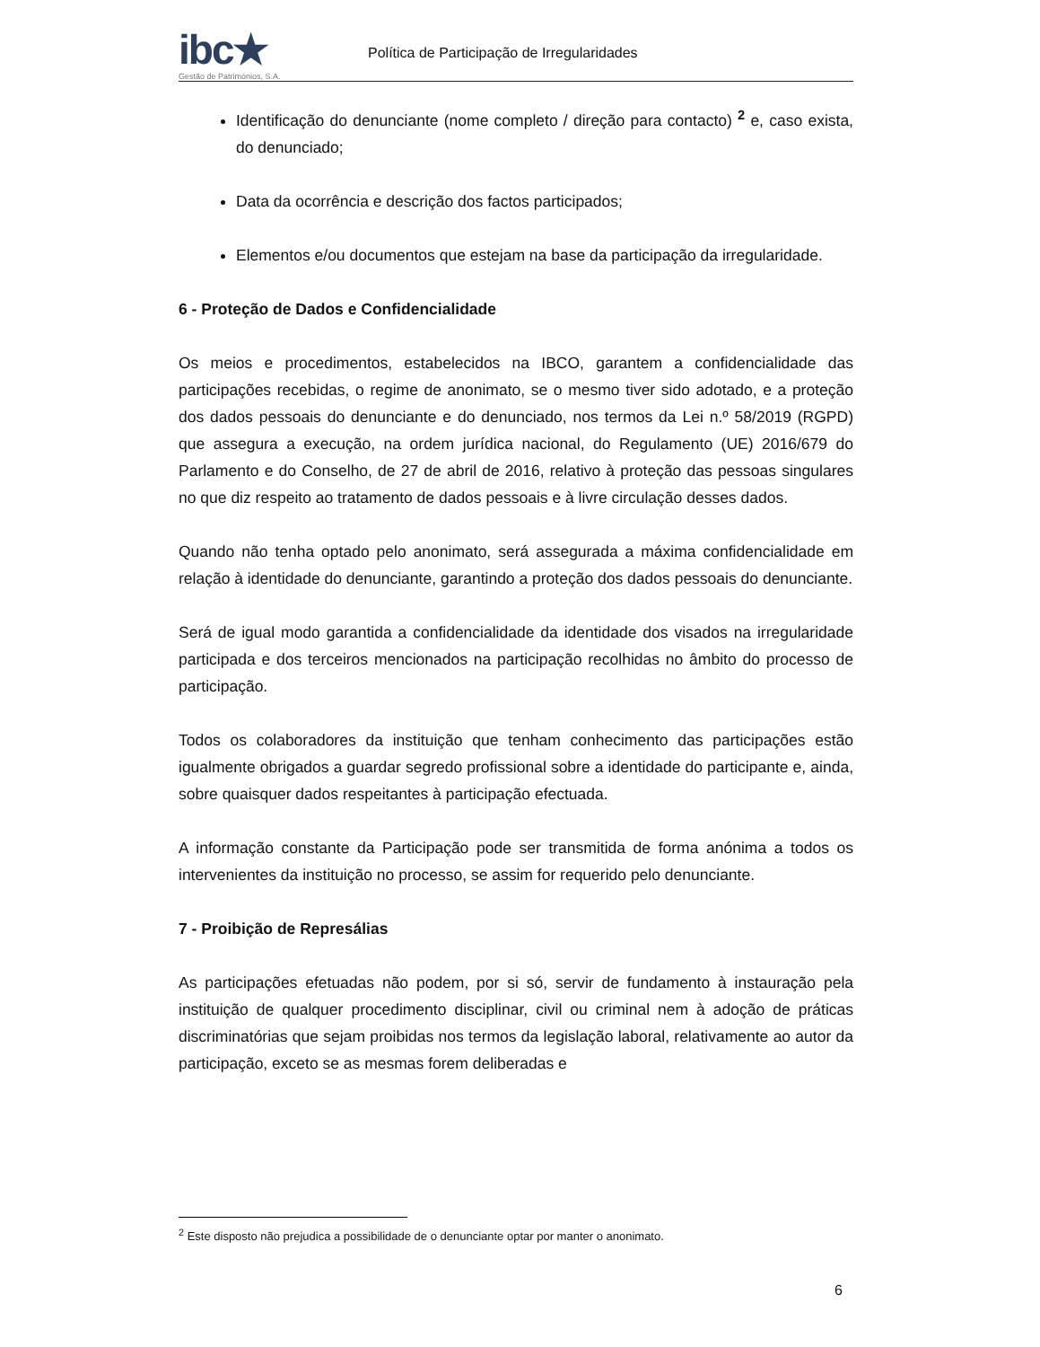ibc★
Gestão de Patrimónios, S.A.
Política de Participação de Irregularidades
Identificação do denunciante (nome completo / direção para contacto) <sup>2</sup> e, caso exista, do denunciado;
Data da ocorrência e descrição dos factos participados;
Elementos e/ou documentos que estejam na base da participação da irregularidade.
6 - Proteção de Dados e Confidencialidade
Os meios e procedimentos, estabelecidos na IBCO, garantem a confidencialidade das participações recebidas, o regime de anonimato, se o mesmo tiver sido adotado, e a proteção dos dados pessoais do denunciante e do denunciado, nos termos da Lei n.º 58/2019 (RGPD) que assegura a execução, na ordem jurídica nacional, do Regulamento (UE) 2016/679 do Parlamento e do Conselho, de 27 de abril de 2016, relativo à proteção das pessoas singulares no que diz respeito ao tratamento de dados pessoais e à livre circulação desses dados.
Quando não tenha optado pelo anonimato, será assegurada a máxima confidencialidade em relação à identidade do denunciante, garantindo a proteção dos dados pessoais do denunciante.
Será de igual modo garantida a confidencialidade da identidade dos visados na irregularidade participada e dos terceiros mencionados na participação recolhidas no âmbito do processo de participação.
Todos os colaboradores da instituição que tenham conhecimento das participações estão igualmente obrigados a guardar segredo profissional sobre a identidade do participante e, ainda, sobre quaisquer dados respeitantes à participação efectuada.
A informação constante da Participação pode ser transmitida de forma anónima a todos os intervenientes da instituição no processo, se assim for requerido pelo denunciante.
7 - Proibição de Represálias
As participações efetuadas não podem, por si só, servir de fundamento à instauração pela instituição de qualquer procedimento disciplinar, civil ou criminal nem à adoção de práticas discriminatórias que sejam proibidas nos termos da legislação laboral, relativamente ao autor da participação, exceto se as mesmas forem deliberadas e
<sup>2</sup> Este disposto não prejudica a possibilidade de o denunciante optar por manter o anonimato.
6